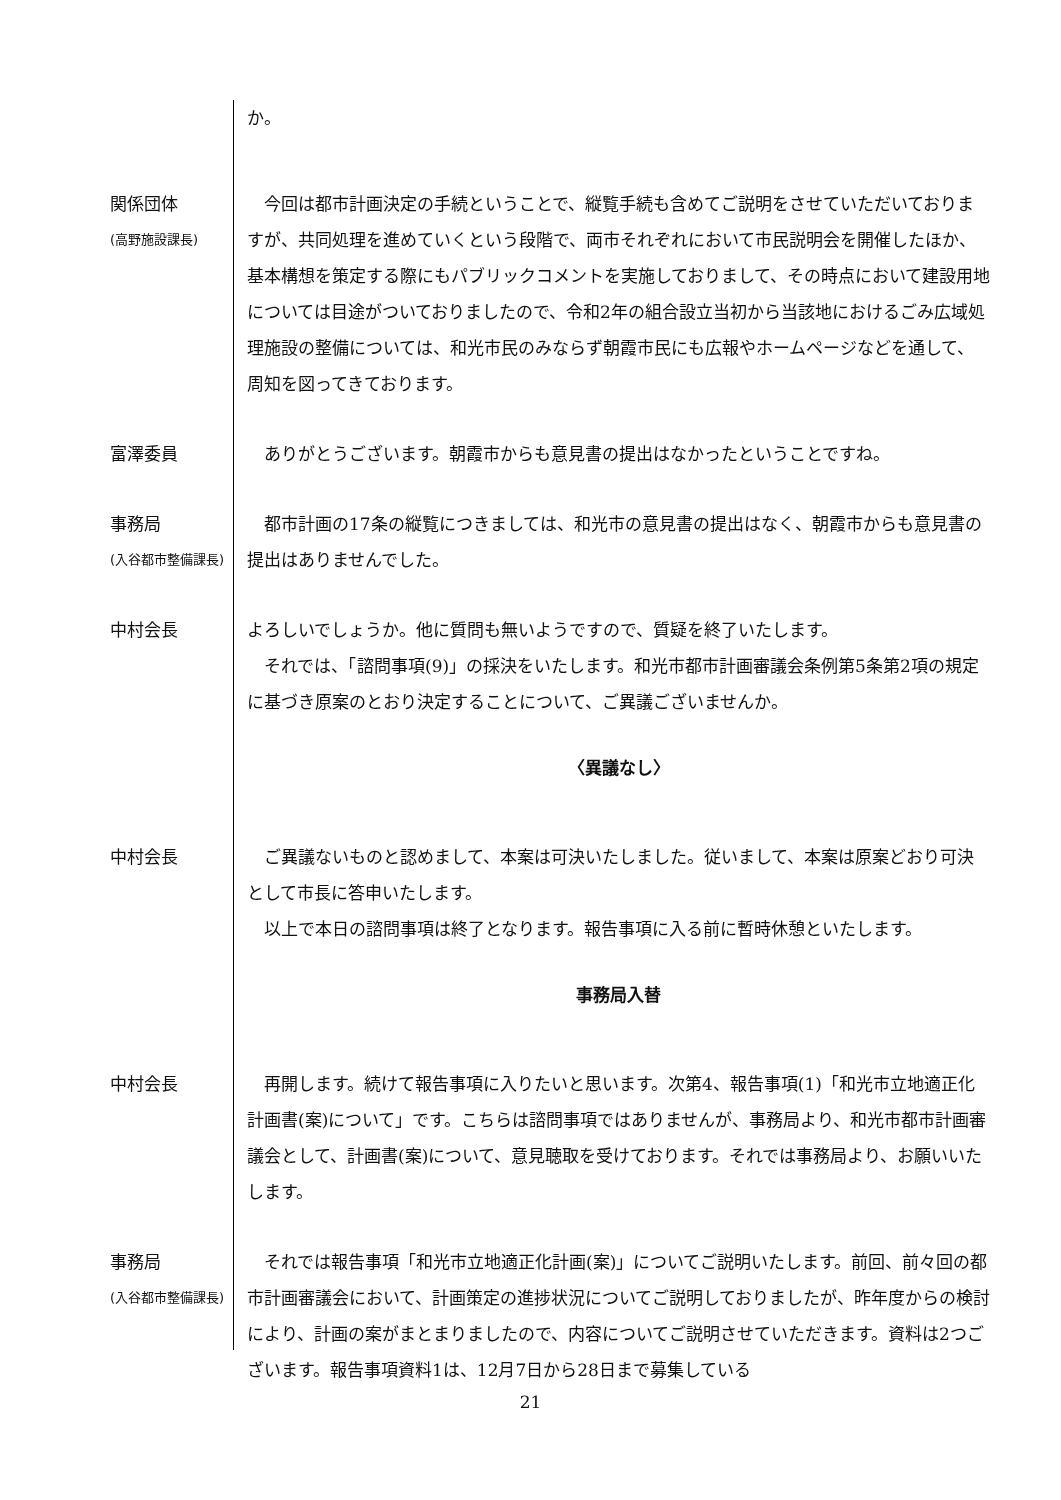か。
関係団体
(高野施設課長)
今回は都市計画決定の手続ということで、縦覧手続も含めてご説明をさせていただいておりますが、共同処理を進めていくという段階で、両市それぞれにおいて市民説明会を開催したほか、基本構想を策定する際にもパブリックコメントを実施しておりまして、その時点において建設用地については目途がついておりましたので、令和2年の組合設立当初から当該地におけるごみ広域処理施設の整備については、和光市民のみならず朝霞市民にも広報やホームページなどを通して、周知を図ってきております。
富澤委員 ありがとうございます。朝霞市からも意見書の提出はなかったということですね。
事務局
(入谷都市整備課長)
都市計画の17条の縦覧につきましては、和光市の意見書の提出はなく、朝霞市からも意見書の提出はありませんでした。
中村会長 よろしいでしょうか。他に質問も無いようですので、質疑を終了いたします。
それでは、「諮問事項(9)」の採決をいたします。和光市都市計画審議会条例第5条第2項の規定に基づき原案のとおり決定することについて、ご異議ございませんか。
〈異議なし〉
中村会長 ご異議ないものと認めまして、本案は可決いたしました。従いまして、本案は原案どおり可決として市長に答申いたします。
以上で本日の諮問事項は終了となります。報告事項に入る前に暫時休憩といたします。
事務局入替
中村会長 再開します。続けて報告事項に入りたいと思います。次第4、報告事項(1)「和光市立地適正化計画書(案)について」です。こちらは諮問事項ではありませんが、事務局より、和光市都市計画審議会として、計画書(案)について、意見聴取を受けております。それでは事務局より、お願いいたします。
事務局
(入谷都市整備課長)
それでは報告事項「和光市立地適正化計画(案)」についてご説明いたします。前回、前々回の都市計画審議会において、計画策定の進捗状況についてご説明しておりましたが、昨年度からの検討により、計画の案がまとまりましたので、内容についてご説明させていただきます。資料は2つございます。報告事項資料1は、12月7日から28日まで募集している
21